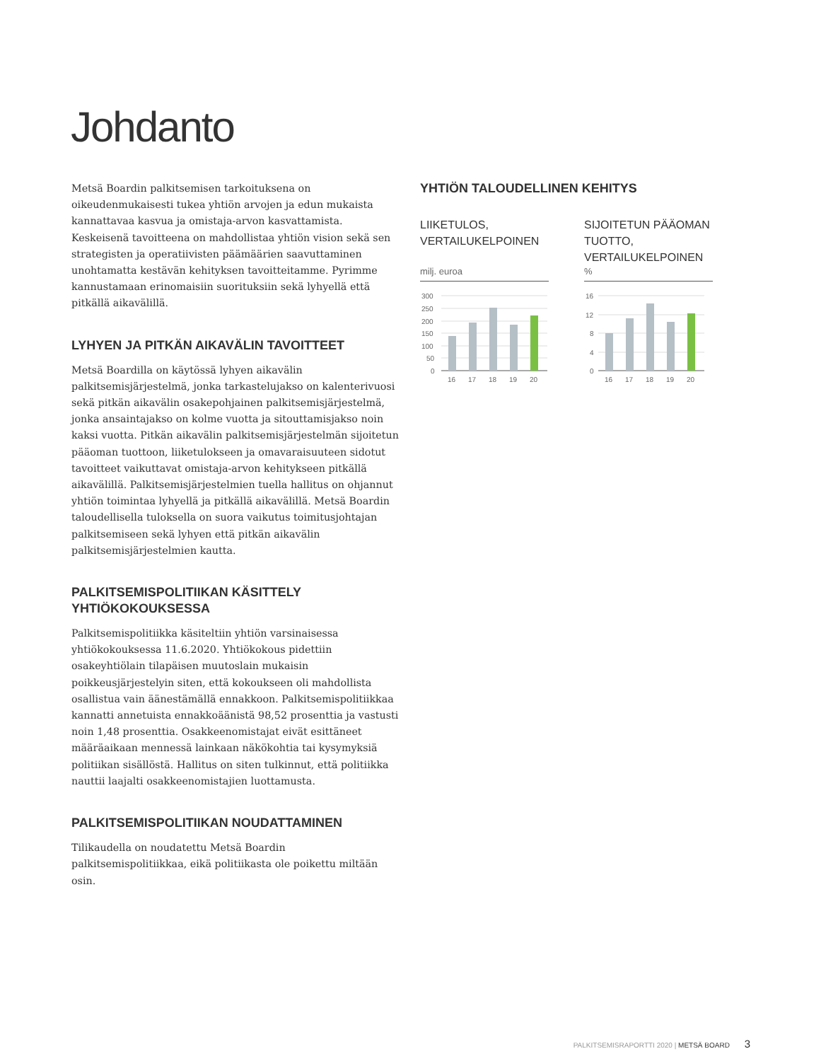Johdanto
Metsä Boardin palkitsemisen tarkoituksena on oikeudenmukaisesti tukea yhtiön arvojen ja edun mukaista kannattavaa kasvua ja omista­ja-arvon kasvattamista. Keskeisenä tavoitteena on mahdollistaa yhtiön vision sekä sen strategisten ja operatiivisten päämäärien saavuttaminen unohtamatta kestävän kehityksen tavoitteitamme. Pyrimme kannusta­maan erinomaisiin suorituksiin sekä lyhyellä että pitkällä aikavälillä.
LYHYEN JA PITKÄN AIKAVÄLIN TAVOITTEET
Metsä Boardilla on käytössä lyhyen aikavälin palkitsemisjärjestelmä, jonka tarkastelujakso on kalenterivuosi sekä pitkän aikavälin osakepoh­jainen palkitsemisjärjestelmä, jonka ansaintajakso on kolme vuotta ja sitouttamisjakso noin kaksi vuotta. Pitkän aikavälin palkitsemisjärjes­telmän sijoitetun pääoman tuottoon, liiketulokseen ja omavaraisuuteen sidotut tavoitteet vaikuttavat omistaja-arvon kehitykseen pitkällä aikavälillä. Palkitsemisjärjestelmien tuella hallitus on ohjannut yhtiön toimintaa lyhyellä ja pitkällä aikavälillä. Metsä Boardin taloudellisella tuloksella on suora vaikutus toimitusjohtajan palkitsemiseen sekä lyhyen että pitkän aikavälin palkitsemisjärjestelmien kautta.
PALKITSEMISPOLITIIKAN KÄSITTELY YHTIÖKOKOUKSESSA
Palkitsemispolitiikka käsiteltiin yhtiön varsinaisessa yhtiökokouksessa 11.6.2020. Yhtiökokous pidettiin osakeyhtiölain tilapäisen muutoslain mukaisin poikkeusjärjestelyin siten, että kokoukseen oli mahdollista osallistua vain äänestämällä ennakkoon. Palkitsemispolitiikkaa kan­natti annetuista ennakkoäänistä 98,52 prosenttia ja vastusti noin 1,48 prosenttia. Osakkeenomistajat eivät esittäneet määräaikaan mennessä lainkaan näkökohtia tai kysymyksiä politiikan sisällöstä. Hallitus on siten tulkinnut, että politiikka nauttii laajalti osakkeenomistajien luottamusta.
PALKITSEMISPOLITIIKAN NOUDATTAMINEN
Tilikaudella on noudatettu Metsä Boardin palkitsemispolitiikkaa, eikä politiikasta ole poikettu miltään osin.
YHTIÖN TALOUDELLINEN KEHITYS
LIIKETULOS,
VERTAILUKELPOINEN
milj. euroa
300
250
200
150
100
50
0
16
17
18
19
20
SIJOITETUN PÄÄOMAN TUOTTO,
VERTAILUKELPOINEN
%
16
12
8
4
0
16
17
18
19
20
PALKITSEMISRAPORTTI 2020 | METSÄ BOARD 3